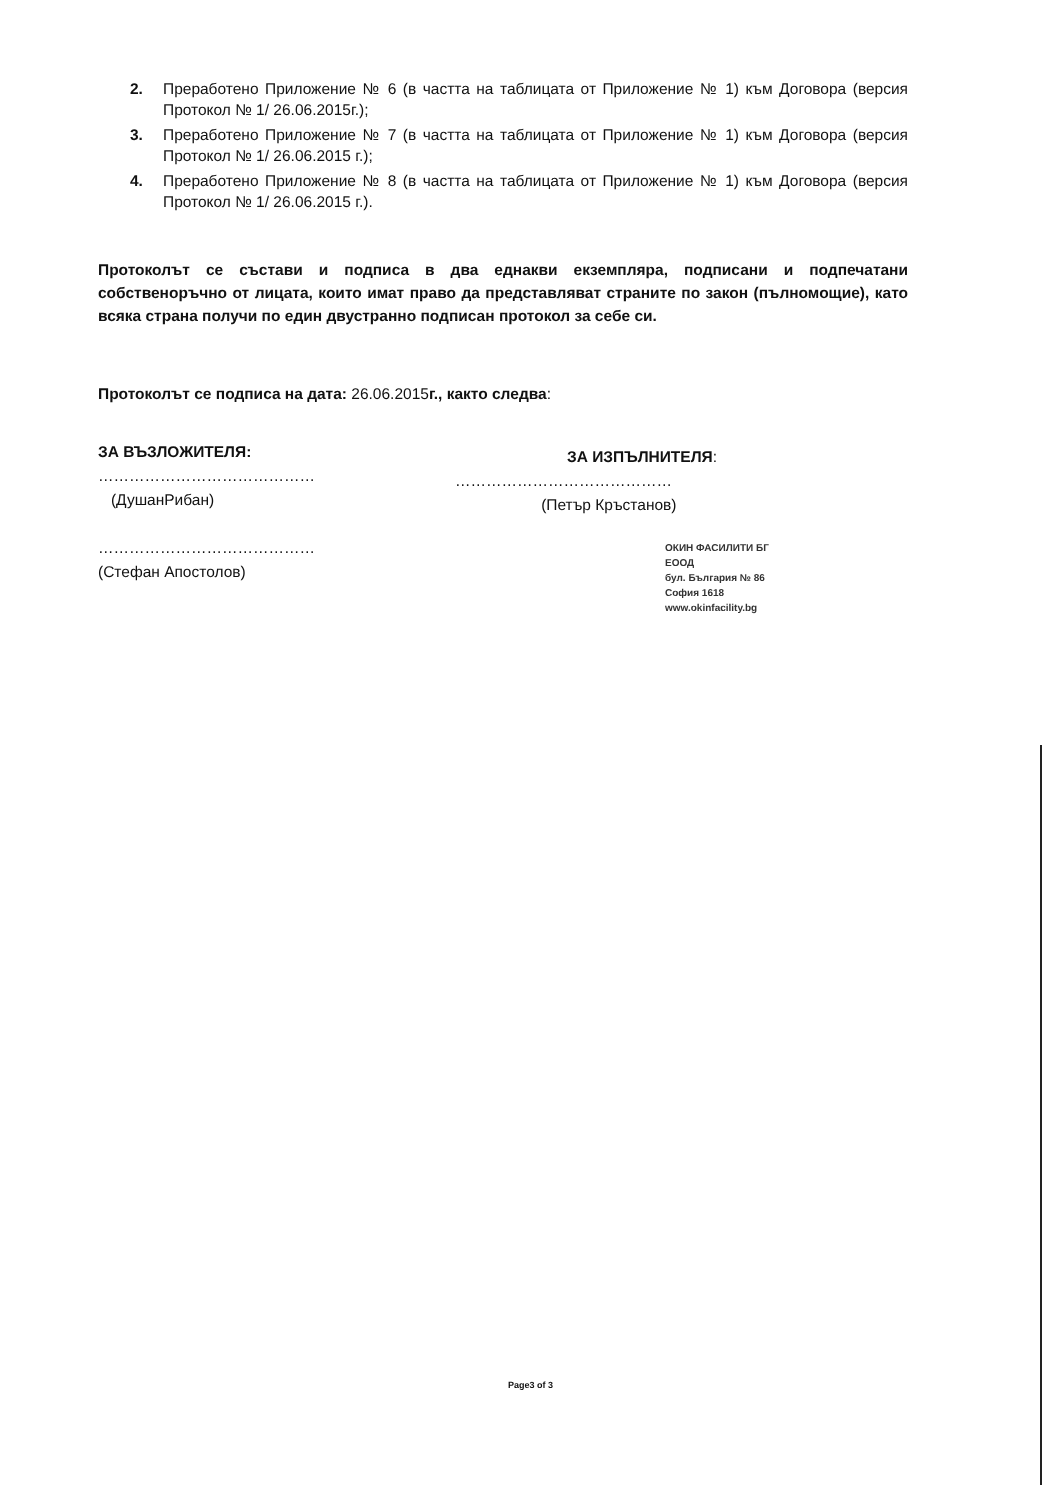2. Преработено Приложение № 6 (в частта на таблицата от Приложение № 1) към Договора (версия Протокол № 1/ 26.06.2015г.);
3. Преработено Приложение № 7 (в частта на таблицата от Приложение № 1) към Договора (версия Протокол № 1/ 26.06.2015 г.);
4. Преработено Приложение № 8 (в частта на таблицата от Приложение № 1) към Договора (версия Протокол № 1/ 26.06.2015 г.).
Протоколът се състави и подписа в два еднакви екземпляра, подписани и подпечатани собственоръчно от лицата, които имат право да представляват страните по закон (пълномощие), като всяка страна получи по един двустранно подписан протокол за себе си.
Протоколът се подписа на дата: 26.06.2015г., както следва:
ЗА ВЪЗЛОЖИТЕЛЯ:
……………………………………
(ДушанРибан)
……………………………………
(Стефан Апостолов)
ЗА ИЗПЪЛНИТЕЛЯ:
……………………………………
(Петър Кръстанов)
ОКИН ФАСИЛИТИ БГ
ЕООД
бул. България № 86
София 1618
www.okinfacility.bg
Page3 of 3